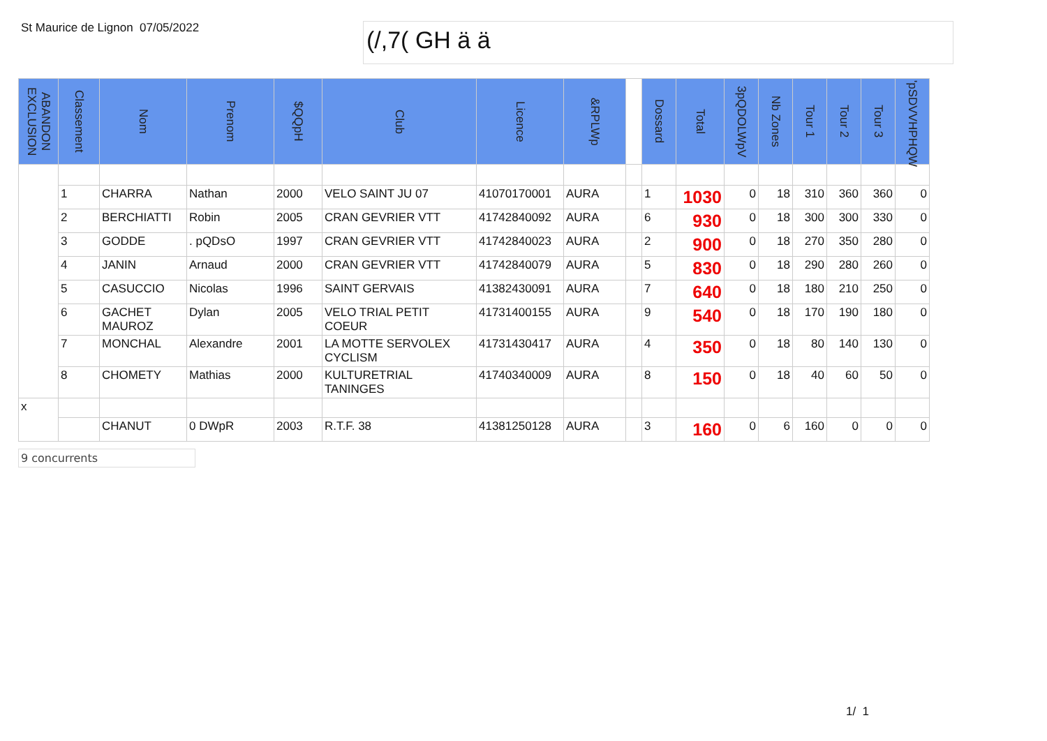St Maurice de Lignon
07/05/2022
(/,7( GH ä ä
| ABANDON EXCLUSION | Classement | Nom | Prenom | $QQpH | Club | Licence | &RPLWp | | Dossard | Total | 3pQDOLWpV | Nb Zones | Tour 1 | Tour 2 | Tour 3 | 'pSDVVHPHQW |
| --- | --- | --- | --- | --- | --- | --- | --- | --- | --- | --- | --- | --- | --- | --- | --- | --- |
| | 1 | CHARRA | Nathan | 2000 | VELO SAINT JU 07 | 41070170001 | AURA | | 1 | 1030 | 0 | 18 | 310 | 360 | 360 | 0 |
| | 2 | BERCHIATTI | Robin | 2005 | CRAN GEVRIER VTT | 41742840092 | AURA | | 6 | 930 | 0 | 18 | 300 | 300 | 330 | 0 |
| | 3 | GODDE | . pQDsO | 1997 | CRAN GEVRIER VTT | 41742840023 | AURA | | 2 | 900 | 0 | 18 | 270 | 350 | 280 | 0 |
| | 4 | JANIN | Arnaud | 2000 | CRAN GEVRIER VTT | 41742840079 | AURA | | 5 | 830 | 0 | 18 | 290 | 280 | 260 | 0 |
| | 5 | CASUCCIO | Nicolas | 1996 | SAINT GERVAIS | 41382430091 | AURA | | 7 | 640 | 0 | 18 | 180 | 210 | 250 | 0 |
| | 6 | GACHET MAUROZ | Dylan | 2005 | VELO TRIAL PETIT COEUR | 41731400155 | AURA | | 9 | 540 | 0 | 18 | 170 | 190 | 180 | 0 |
| | 7 | MONCHAL | Alexandre | 2001 | LA MOTTE SERVOLEX CYCLISM | 41731430417 | AURA | | 4 | 350 | 0 | 18 | 80 | 140 | 130 | 0 |
| | 8 | CHOMETY | Mathias | 2000 | KULTURETRIAL TANINGES | 41740340009 | AURA | | 8 | 150 | 0 | 18 | 40 | 60 | 50 | 0 |
| x | | | | | | | | | | | | | | | | |
| | | CHANUT | 0 DWpR | 2003 | R.T.F. 38 | 41381250128 | AURA | | 3 | 160 | 0 | 6 | 160 | 0 | 0 | 0 |
9 concurrents
1/ 1